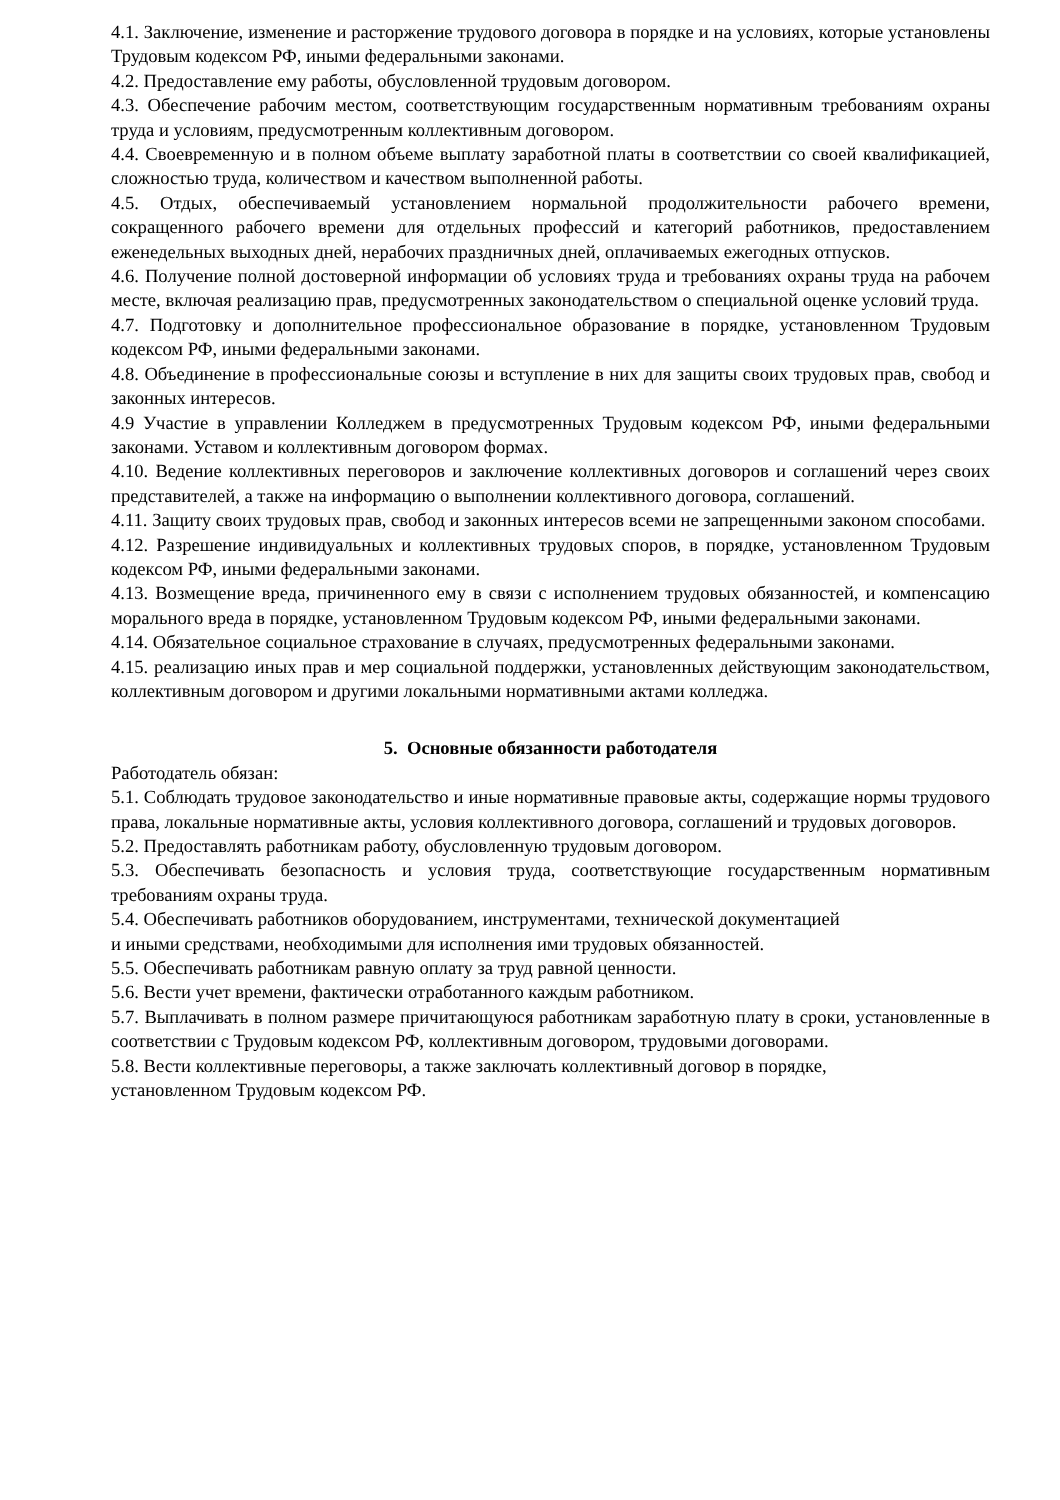4.1. Заключение, изменение и расторжение трудового договора в порядке и на условиях, которые установлены Трудовым кодексом РФ, иными федеральными законами.
4.2. Предоставление ему работы, обусловленной трудовым договором.
4.3. Обеспечение рабочим местом, соответствующим государственным нормативным требованиям охраны труда и условиям, предусмотренным коллективным договором.
4.4. Своевременную и в полном объеме выплату заработной платы в соответствии со своей квалификацией, сложностью труда, количеством и качеством выполненной работы.
4.5. Отдых, обеспечиваемый установлением нормальной продолжительности рабочего времени, сокращенного рабочего времени для отдельных профессий и категорий работников, предоставлением еженедельных выходных дней, нерабочих праздничных дней, оплачиваемых ежегодных отпусков.
4.6. Получение полной достоверной информации об условиях труда и требованиях охраны труда на рабочем месте, включая реализацию прав, предусмотренных законодательством о специальной оценке условий труда.
4.7. Подготовку и дополнительное профессиональное образование в порядке, установленном Трудовым кодексом РФ, иными федеральными законами.
4.8. Объединение в профессиональные союзы и вступление в них для защиты своих трудовых прав, свобод и законных интересов.
4.9 Участие в управлении Колледжем в предусмотренных Трудовым кодексом РФ, иными федеральными законами. Уставом и коллективным договором формах.
4.10. Ведение коллективных переговоров и заключение коллективных договоров и соглашений через своих представителей, а также на информацию о выполнении коллективного договора, соглашений.
4.11. Защиту своих трудовых прав, свобод и законных интересов всеми не запрещенными законом способами.
4.12. Разрешение индивидуальных и коллективных трудовых споров, в порядке, установленном Трудовым кодексом РФ, иными федеральными законами.
4.13. Возмещение вреда, причиненного ему в связи с исполнением трудовых обязанностей, и компенсацию морального вреда в порядке, установленном Трудовым кодексом РФ, иными федеральными законами.
4.14. Обязательное социальное страхование в случаях, предусмотренных федеральными законами.
4.15. реализацию иных прав и мер социальной поддержки, установленных действующим законодательством, коллективным договором и другими локальными нормативными актами колледжа.
5. Основные обязанности работодателя
Работодатель обязан:
5.1. Соблюдать трудовое законодательство и иные нормативные правовые акты, содержащие нормы трудового права, локальные нормативные акты, условия коллективного договора, соглашений и трудовых договоров.
5.2. Предоставлять работникам работу, обусловленную трудовым договором.
5.3. Обеспечивать безопасность и условия труда, соответствующие государственным нормативным требованиям охраны труда.
5.4. Обеспечивать работников оборудованием, инструментами, технической документацией
и иными средствами, необходимыми для исполнения ими трудовых обязанностей.
5.5. Обеспечивать работникам равную оплату за труд равной ценности.
5.6. Вести учет времени, фактически отработанного каждым работником.
5.7. Выплачивать в полном размере причитающуюся работникам заработную плату в сроки, установленные в соответствии с Трудовым кодексом РФ, коллективным договором, трудовыми договорами.
5.8. Вести коллективные переговоры, а также заключать коллективный договор в порядке,
установленном Трудовым кодексом РФ.